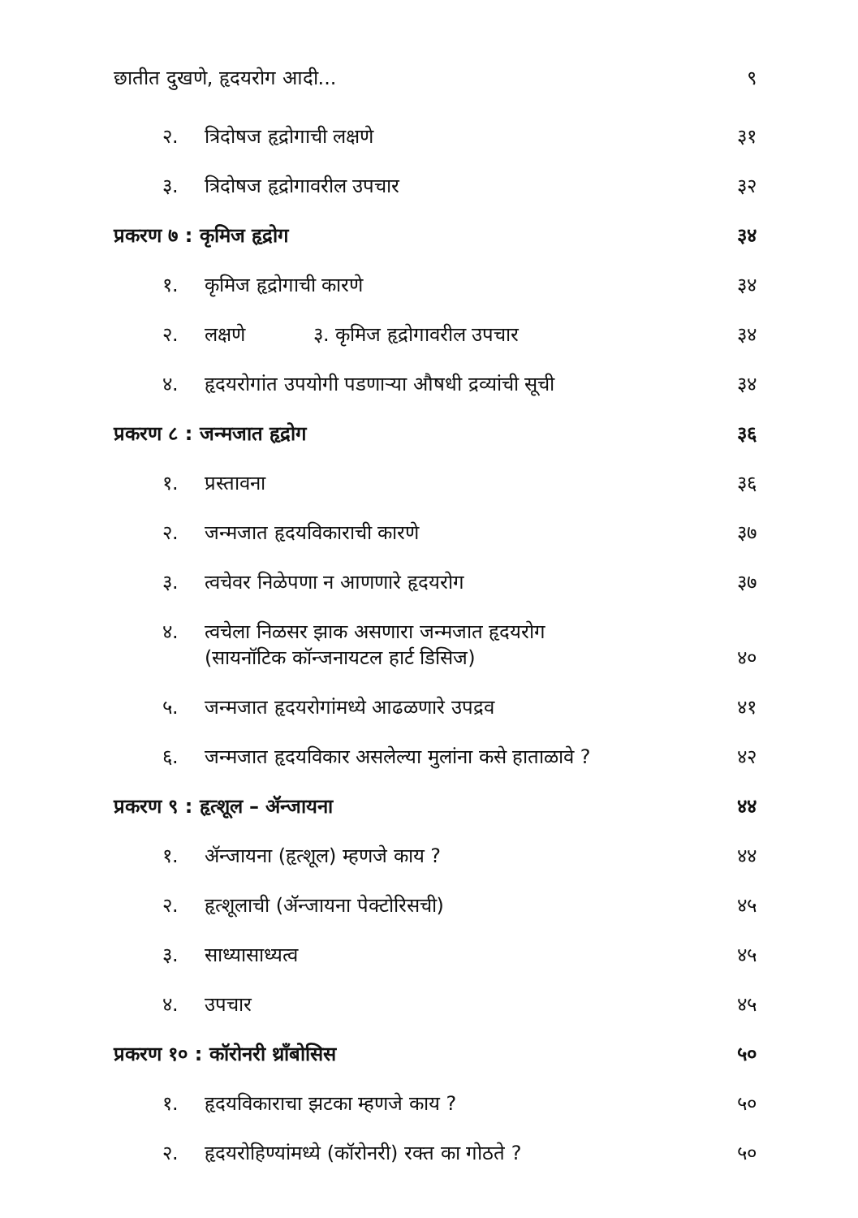छातीत दुखणे, हृदयरोग आदी... ९
२. त्रिदोषज हृद्रोगाची लक्षणे ३१
३. त्रिदोषज हृद्रोगावरील उपचार ३२
प्रकरण ७ : कृमिज हृद्रोग ३४
१. कृमिज हृद्रोगाची कारणे ३४
२. लक्षणे ३. कृमिज हृद्रोगावरील उपचार ३४
४. हृदयरोगांत उपयोगी पडणाऱ्या औषधी द्रव्यांची सूची ३४
प्रकरण ८ : जन्मजात हृद्रोग ३६
१. प्रस्तावना ३६
२. जन्मजात हृदयविकाराची कारणे ३७
३. त्वचेवर निळेपणा न आणणारे हृदयरोग ३७
४. त्वचेला निळसर झाक असणारा जन्मजात हृदयरोग
(सायनॉटिक कॉन्जनायटल हार्ट डिसिज) ४०
५. जन्मजात हृदयरोगांमध्ये आढळणारे उपद्रव ४१
६. जन्मजात हृदयविकार असलेल्या मुलांना कसे हाताळावे ? ४२
प्रकरण ९ : हृत्शूल – ॲन्जायना ४४
१. ॲन्जायना (हृत्शूल) म्हणजे काय ? ४४
२. हृत्शूलाची (ॲन्जायना पेक्टोरिसची) ४५
३. साध्यासाध्यत्व ४५
४. उपचार ४५
प्रकरण १० : कॉरोनरी थ्रॉंबोसिस ५०
१. हृदयविकाराचा झटका म्हणजे काय ? ५०
२. हृदयरोहिण्यांमध्ये (कॉरोनरी) रक्त का गोठते ? ५०